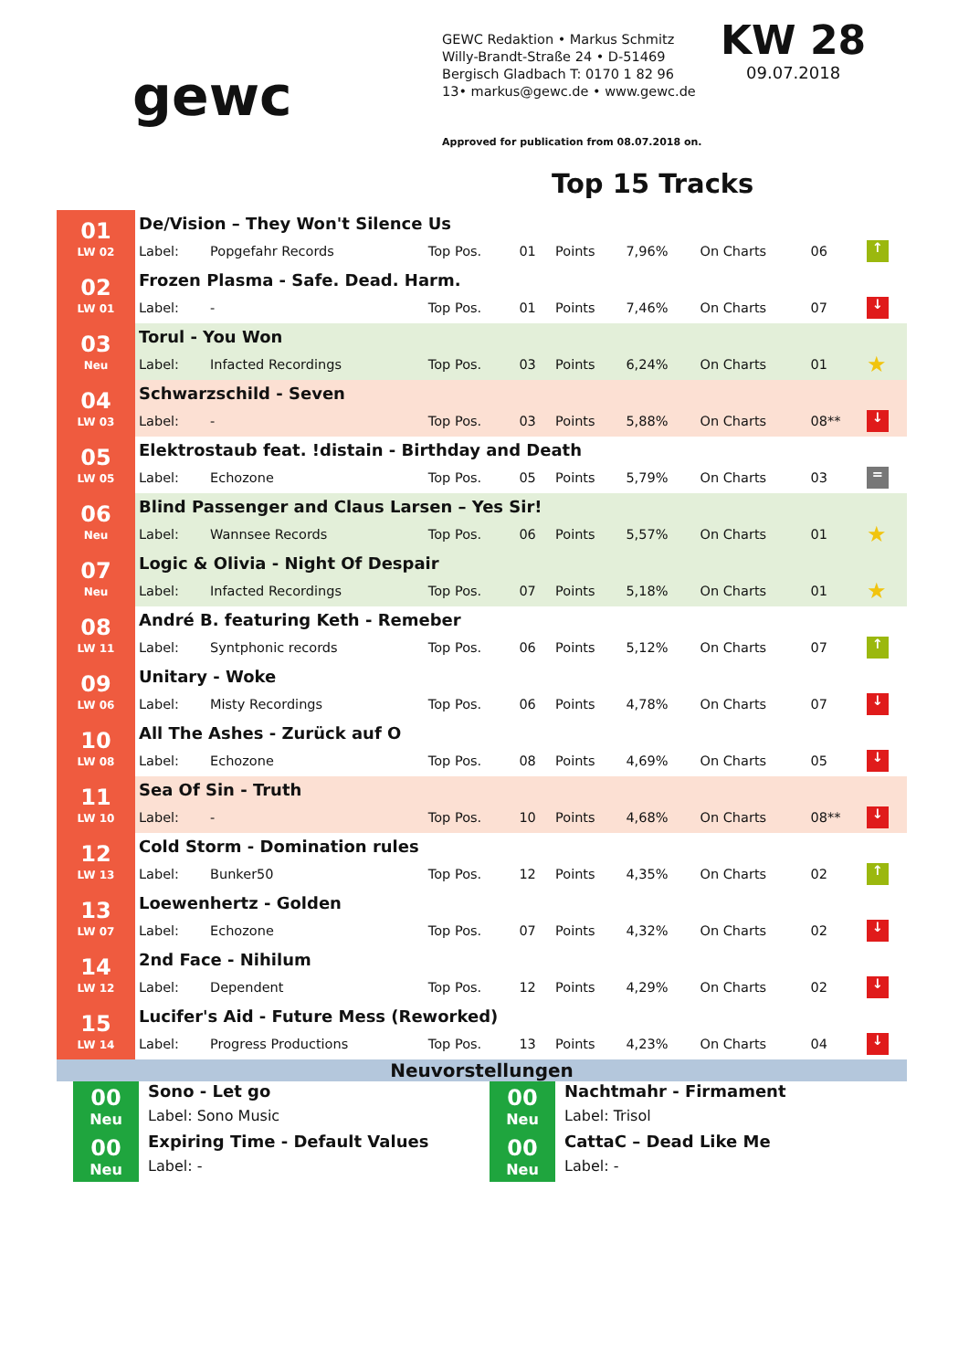gewc
GEWC Redaktion • Markus Schmitz
Willy-Brandt-Straße 24 • D-51469
Bergisch Gladbach T: 0170 1 82 96
13• markus@gewc.de • www.gewc.de
Approved for publication from 08.07.2018 on.
KW 28
09.07.2018
Top 15 Tracks
| 01 LW 02 | De/Vision – They Won't Silence Us | | | | | | | | |
| | Label: | Popgefahr Records | Top Pos. | 01 | Points | 7,96% | On Charts | 06 | ↑ |
| 02 LW 01 | Frozen Plasma - Safe. Dead. Harm. | | | | | | | | |
| | Label: | - | Top Pos. | 01 | Points | 7,46% | On Charts | 07 | ↓ |
| 03 Neu | Torul - You Won | | | | | | | | |
| | Label: | Infacted Recordings | Top Pos. | 03 | Points | 6,24% | On Charts | 01 | ★ |
| 04 LW 03 | Schwarzschild - Seven | | | | | | | | |
| | Label: | - | Top Pos. | 03 | Points | 5,88% | On Charts | 08** | ↓ |
| 05 LW 05 | Elektrostaub feat. !distain - Birthday and Death | | | | | | | | |
| | Label: | Echozone | Top Pos. | 05 | Points | 5,79% | On Charts | 03 | = |
| 06 Neu | Blind Passenger and Claus Larsen – Yes Sir! | | | | | | | | |
| | Label: | Wannsee Records | Top Pos. | 06 | Points | 5,57% | On Charts | 01 | ★ |
| 07 Neu | Logic & Olivia - Night Of Despair | | | | | | | | |
| | Label: | Infacted Recordings | Top Pos. | 07 | Points | 5,18% | On Charts | 01 | ★ |
| 08 LW 11 | André B. featuring Keth - Remeber | | | | | | | | |
| | Label: | Syntphonic records | Top Pos. | 06 | Points | 5,12% | On Charts | 07 | ↑ |
| 09 LW 06 | Unitary - Woke | | | | | | | | |
| | Label: | Misty Recordings | Top Pos. | 06 | Points | 4,78% | On Charts | 07 | ↓ |
| 10 LW 08 | All The Ashes - Zurück auf O | | | | | | | | |
| | Label: | Echozone | Top Pos. | 08 | Points | 4,69% | On Charts | 05 | ↓ |
| 11 LW 10 | Sea Of Sin - Truth | | | | | | | | |
| | Label: | - | Top Pos. | 10 | Points | 4,68% | On Charts | 08** | ↓ |
| 12 LW 13 | Cold Storm - Domination rules | | | | | | | | |
| | Label: | Bunker50 | Top Pos. | 12 | Points | 4,35% | On Charts | 02 | ↑ |
| 13 LW 07 | Loewenhertz - Golden | | | | | | | | |
| | Label: | Echozone | Top Pos. | 07 | Points | 4,32% | On Charts | 02 | ↓ |
| 14 LW 12 | 2nd Face - Nihilum | | | | | | | | |
| | Label: | Dependent | Top Pos. | 12 | Points | 4,29% | On Charts | 02 | ↓ |
| 15 LW 14 | Lucifer's Aid - Future Mess (Reworked) | | | | | | | | |
| | Label: | Progress Productions | Top Pos. | 13 | Points | 4,23% | On Charts | 04 | ↓ |
Neuvorstellungen
00
Neu
Sono - Let go
Label: Sono Music
00
Neu
Expiring Time - Default Values
Label: -
00
Neu
Nachtmahr - Firmament
Label: Trisol
00
Neu
CattaC – Dead Like Me
Label: -